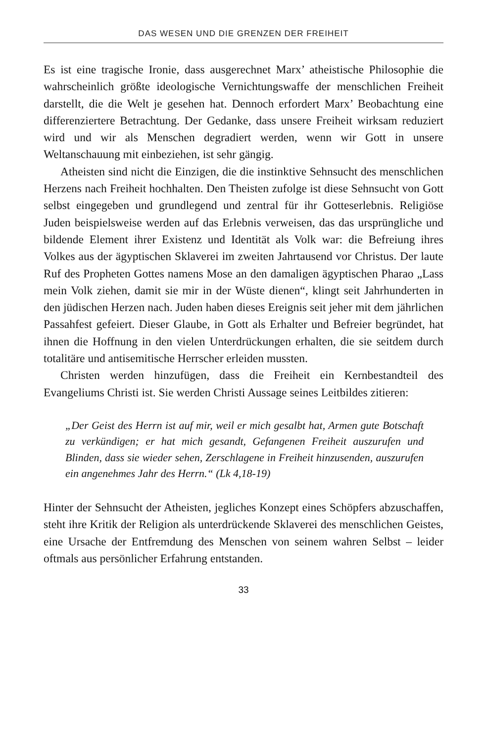DAS WESEN UND DIE GRENZEN DER FREIHEIT
Es ist eine tragische Ironie, dass ausgerechnet Marx’ atheistische Philosophie die wahrscheinlich größte ideologische Vernichtungswaffe der menschlichen Freiheit darstellt, die die Welt je gesehen hat. Dennoch erfordert Marx’ Beobachtung eine differenziertere Betrachtung. Der Gedanke, dass unsere Freiheit wirksam reduziert wird und wir als Menschen degradiert werden, wenn wir Gott in unsere Weltanschauung mit einbeziehen, ist sehr gängig.
Atheisten sind nicht die Einzigen, die die instinktive Sehnsucht des menschlichen Herzens nach Freiheit hochhalten. Den Theisten zufolge ist diese Sehnsucht von Gott selbst eingegeben und grundlegend und zentral für ihr Gotteserlebnis. Religiöse Juden beispielsweise werden auf das Erlebnis verweisen, das das ursprüngliche und bildende Element ihrer Existenz und Identität als Volk war: die Befreiung ihres Volkes aus der ägyptischen Sklaverei im zweiten Jahrtausend vor Christus. Der laute Ruf des Propheten Gottes namens Mose an den damaligen ägyptischen Pharao „Lass mein Volk ziehen, damit sie mir in der Wüste dienen“, klingt seit Jahrhunderten in den jüdischen Herzen nach. Juden haben dieses Ereignis seit jeher mit dem jährlichen Passahfest gefeiert. Dieser Glaube, in Gott als Erhalter und Befreier begründet, hat ihnen die Hoffnung in den vielen Unterdrückungen erhalten, die sie seitdem durch totalitäre und antisemitische Herrscher erleiden mussten.
Christen werden hinzufügen, dass die Freiheit ein Kernbestandteil des Evangeliums Christi ist. Sie werden Christi Aussage seines Leitbildes zitieren:
„Der Geist des Herrn ist auf mir, weil er mich gesalbt hat, Armen gute Botschaft zu verkündigen; er hat mich gesandt, Gefangenen Freiheit auszurufen und Blinden, dass sie wieder sehen, Zerschlagene in Freiheit hinzusenden, auszurufen ein angenehmes Jahr des Herrn.“ (Lk 4,18-19)
Hinter der Sehnsucht der Atheisten, jegliches Konzept eines Schöpfers abzuschaffen, steht ihre Kritik der Religion als unterdrückende Sklaverei des menschlichen Geistes, eine Ursache der Entfremdung des Menschen von seinem wahren Selbst – leider oftmals aus persönlicher Erfahrung entstanden.
33